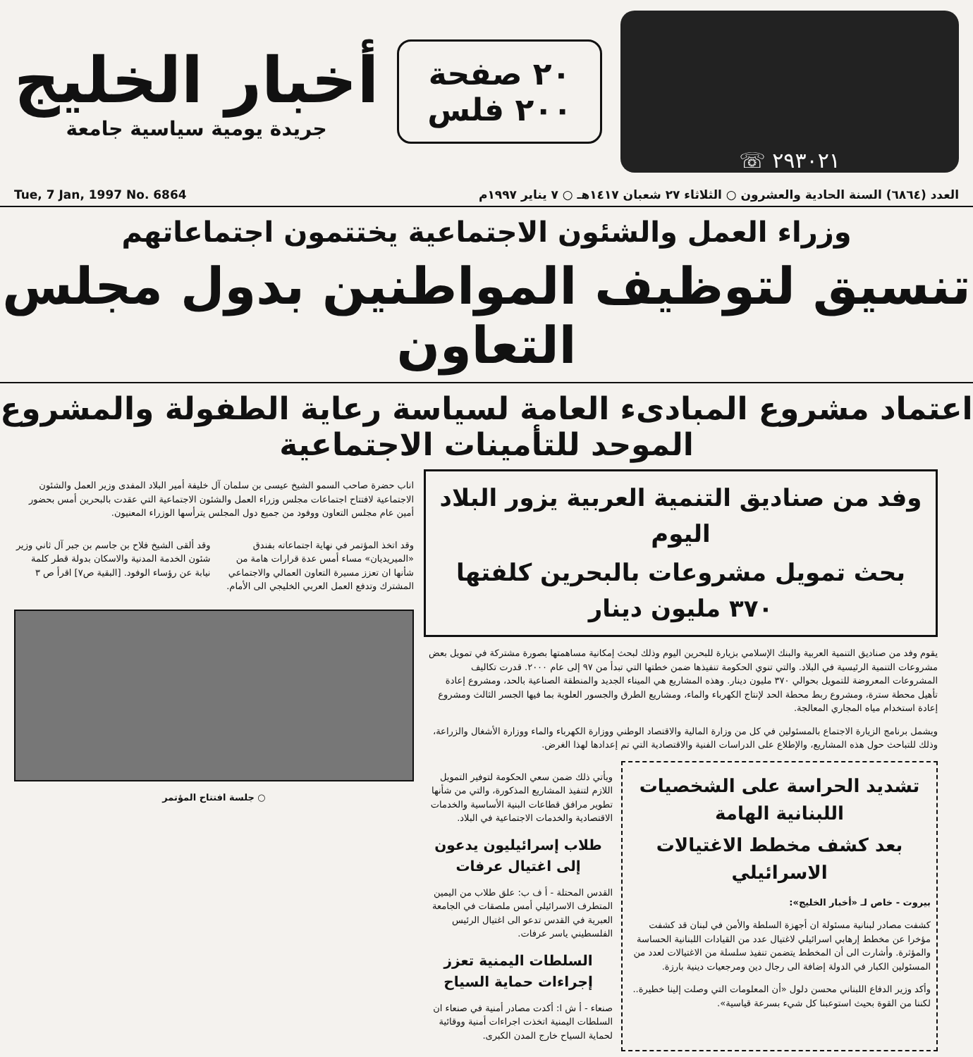٢٩٣٠٢١ ☏
٢٠ صفحة
٢٠٠ فلس
أخبار الخليج
جريدة يومية سياسية جامعة
العدد (٦٨٦٤) السنة الحادية والعشرون ○ الثلاثاء ٢٧ شعبان ١٤١٧هـ ○ ٧ يناير ١٩٩٧م Tue, 7 Jan, 1997 No. 6864
وزراء العمل والشئون الاجتماعية يختتمون اجتماعاتهم
تنسيق لتوظيف المواطنين بدول مجلس التعاون
اعتماد مشروع المبادىء العامة لسياسة رعاية الطفولة والمشروع الموحد للتأمينات الاجتماعية
وفد من صناديق التنمية العربية يزور البلاد اليوم
بحث تمويل مشروعات بالبحرين كلفتها ٣٧٠ مليون دينار
يقوم وفد من صناديق التنمية العربية والبنك الإسلامي بزيارة للبحرين اليوم وذلك لبحث إمكانية مساهمتها بصورة مشتركة في تمويل بعض مشروعات التنمية الرئيسية في البلاد. والتي تنوي الحكومة تنفيذها ضمن خطتها التي تبدأ من ٩٧ إلى عام ٢٠٠٠. قدرت تكاليف المشروعات المعروضة للتمويل بحوالي ٣٧٠ مليون دينار. وهذه المشاريع هي الميناء الجديد والمنطقة الصناعية بالحد، ومشروع إعادة تأهيل محطة سترة، ومشروع ربط محطة الحد لإنتاج الكهرباء والماء، ومشاريع الطرق والجسور العلوية بما فيها الجسر الثالث ومشروع إعادة استخدام مياه المجاري المعالجة.
ويشمل برنامج الزيارة الاجتماع بالمسئولين في كل من وزارة المالية والاقتصاد الوطني ووزارة الكهرباء والماء ووزارة الأشغال والزراعة، وذلك للتباحث حول هذه المشاريع، والإطلاع على الدراسات الفنية والاقتصادية التي تم إعدادها لهذا الغرض.
تشديد الحراسة على الشخصيات اللبنانية الهامة
بعد كشف مخطط الاغتيالات الاسرائيلي
بيروت - خاص لـ «أخبار الخليج»:
كشفت مصادر لبنانية مسئولة ان أجهزة السلطة والأمن في لبنان قد كشفت مؤخرا عن مخطط إرهابي اسرائيلي لاغتيال عدد من القيادات اللبنانية الحساسة والمؤثرة. وأشارت الى أن المخطط يتضمن تنفيذ سلسلة من الاغتيالات لعدد من المسئولين الكبار في الدولة إضافة الى رجال دين ومرجعيات دينية بارزة.
وأكد وزير الدفاع اللبناني محسن دلول «أن المعلومات التي وصلت إلينا خطيرة.. لكننا من القوة بحيث استوعبنا كل شيء بسرعة قياسية».
ويأتي ذلك ضمن سعي الحكومة لتوفير التمويل اللازم لتنفيذ المشاريع المذكورة، والتي من شأنها تطوير مرافق قطاعات البنية الأساسية والخدمات الاقتصادية والخدمات الاجتماعية في البلاد.
طلاب إسرائيليون يدعون إلى اغتيال عرفات
القدس المحتلة - أ ف ب: علق طلاب من اليمين المتطرف الاسرائيلي أمس ملصقات في الجامعة العبرية في القدس تدعو الى اغتيال الرئيس الفلسطيني ياسر عرفات.
السلطات اليمنية تعزز إجراءات حماية السياح
صنعاء - أ ش ا: أكدت مصادر أمنية في صنعاء ان السلطات اليمنية اتخذت اجراءات أمنية ووقائية لحماية السياح خارج المدن الكبرى.
اناب حضرة صاحب السمو الشيخ عيسى بن سلمان آل خليفة أمير البلاد المفدى وزير العمل والشئون الاجتماعية لافتتاح اجتماعات مجلس وزراء العمل والشئون الاجتماعية التي عقدت بالبحرين أمس بحضور أمين عام مجلس التعاون ووفود من جميع دول المجلس يترأسها الوزراء المعنيون.
وقد اتخذ المؤتمر في نهاية اجتماعاته بفندق «الميريديان» مساء أمس عدة قرارات هامة من شأنها ان تعزز مسيرة التعاون العمالي والاجتماعي المشترك وتدفع العمل العربي الخليجي الى الأمام.
وقد ألقى الشيخ فلاح بن جاسم بن جبر آل ثاني وزير شئون الخدمة المدنية والاسكان بدولة قطر كلمة نيابة عن رؤساء الوفود. [البقية ص٧] اقرأ ص ٣
○ جلسة افتتاح المؤتمر